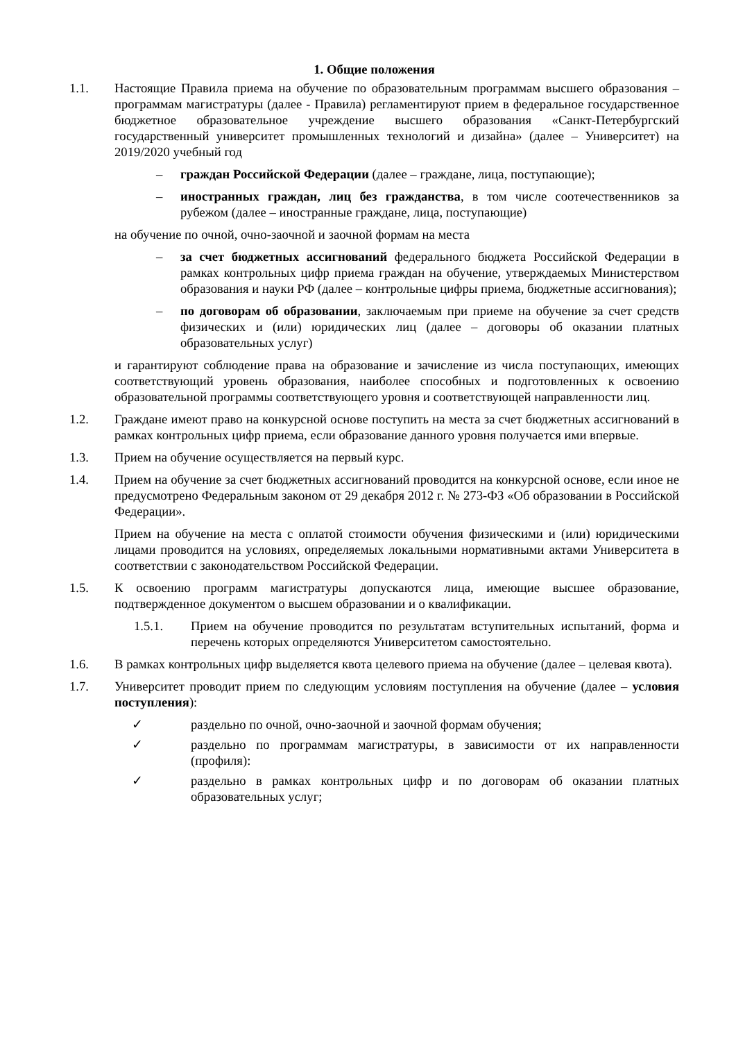1. Общие положения
1.1. Настоящие Правила приема на обучение по образовательным программам высшего образования – программам магистратуры (далее - Правила) регламентируют прием в федеральное государственное бюджетное образовательное учреждение высшего образования «Санкт-Петербургский государственный университет промышленных технологий и дизайна» (далее – Университет) на 2019/2020 учебный год
– граждан Российской Федерации (далее – граждане, лица, поступающие);
– иностранных граждан, лиц без гражданства, в том числе соотечественников за рубежом (далее – иностранные граждане, лица, поступающие)
на обучение по очной, очно-заочной и заочной формам на места
– за счет бюджетных ассигнований федерального бюджета Российской Федерации в рамках контрольных цифр приема граждан на обучение, утверждаемых Министерством образования и науки РФ (далее – контрольные цифры приема, бюджетные ассигнования);
– по договорам об образовании, заключаемым при приеме на обучение за счет средств физических и (или) юридических лиц (далее – договоры об оказании платных образовательных услуг)
и гарантируют соблюдение права на образование и зачисление из числа поступающих, имеющих соответствующий уровень образования, наиболее способных и подготовленных к освоению образовательной программы соответствующего уровня и соответствующей направленности лиц.
1.2. Граждане имеют право на конкурсной основе поступить на места за счет бюджетных ассигнований в рамках контрольных цифр приема, если образование данного уровня получается ими впервые.
1.3. Прием на обучение осуществляется на первый курс.
1.4. Прием на обучение за счет бюджетных ассигнований проводится на конкурсной основе, если иное не предусмотрено Федеральным законом от 29 декабря 2012 г. № 273-ФЗ «Об образовании в Российской Федерации».
Прием на обучение на места с оплатой стоимости обучения физическими и (или) юридическими лицами проводится на условиях, определяемых локальными нормативными актами Университета в соответствии с законодательством Российской Федерации.
1.5. К освоению программ магистратуры допускаются лица, имеющие высшее образование, подтвержденное документом о высшем образовании и о квалификации.
1.5.1. Прием на обучение проводится по результатам вступительных испытаний, форма и перечень которых определяются Университетом самостоятельно.
1.6. В рамках контрольных цифр выделяется квота целевого приема на обучение (далее – целевая квота).
1.7. Университет проводит прием по следующим условиям поступления на обучение (далее – условия поступления):
✓ раздельно по очной, очно-заочной и заочной формам обучения;
✓ раздельно по программам магистратуры, в зависимости от их направленности (профиля):
✓ раздельно в рамках контрольных цифр и по договорам об оказании платных образовательных услуг;